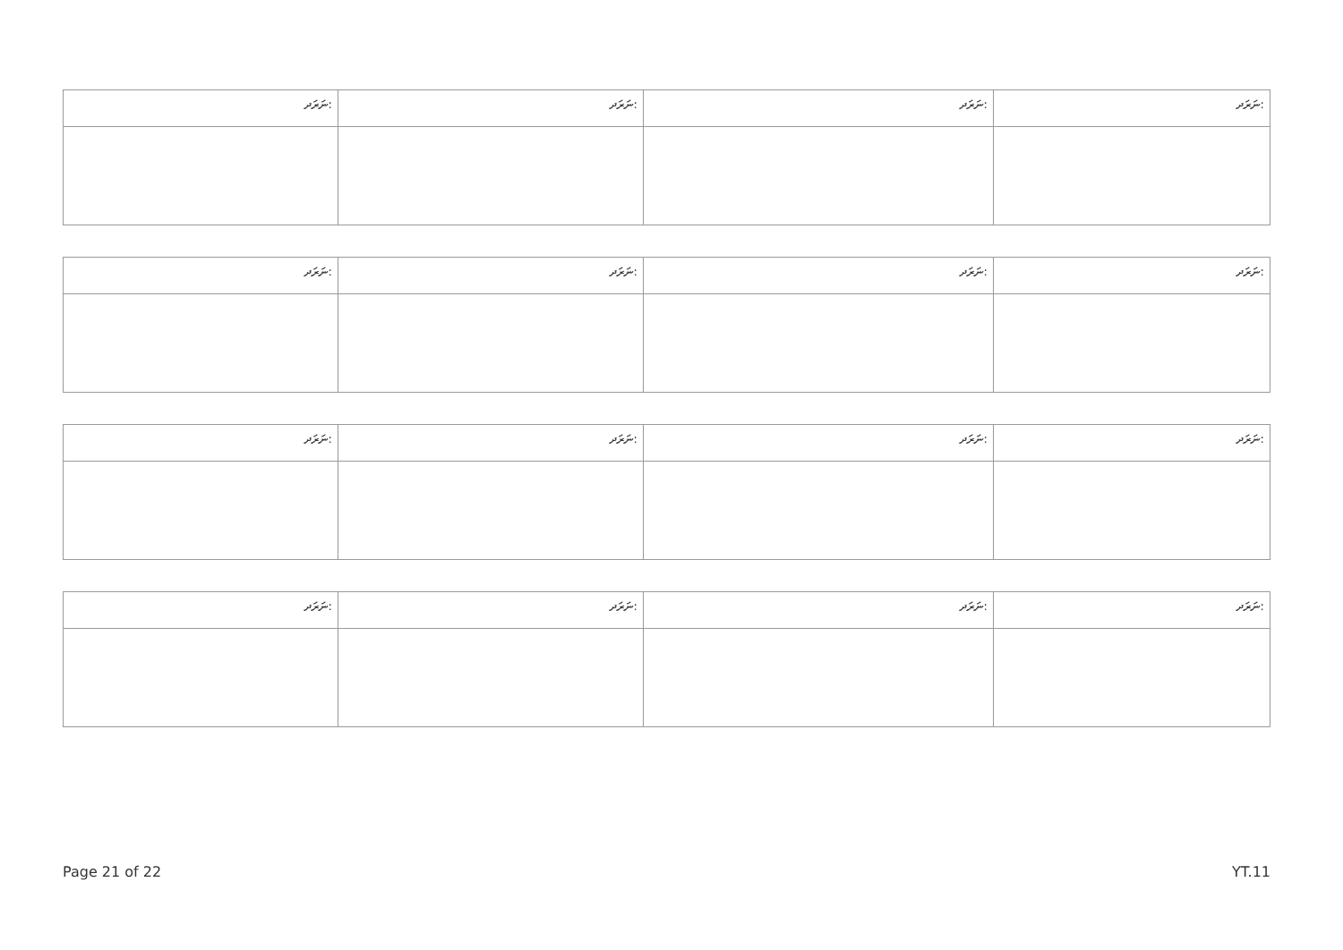| ނަރަދ: | ނަރަދ: | ނަރަދ: | ނަރަދ: |
| --- | --- | --- | --- |
| ނަރަދ: | ނަރަދ: | ނަރަދ: | ނަރަދ: |
| --- | --- | --- | --- |
| ނަރަދ: | ނަރަދ: | ނަރަދ: | ނަރަދ: |
| --- | --- | --- | --- |
| ނަރަދ: | ނަރަދ: | ނަރަދ: | ނަރަދ: |
| --- | --- | --- | --- |
Page 21 of 22 YT.11